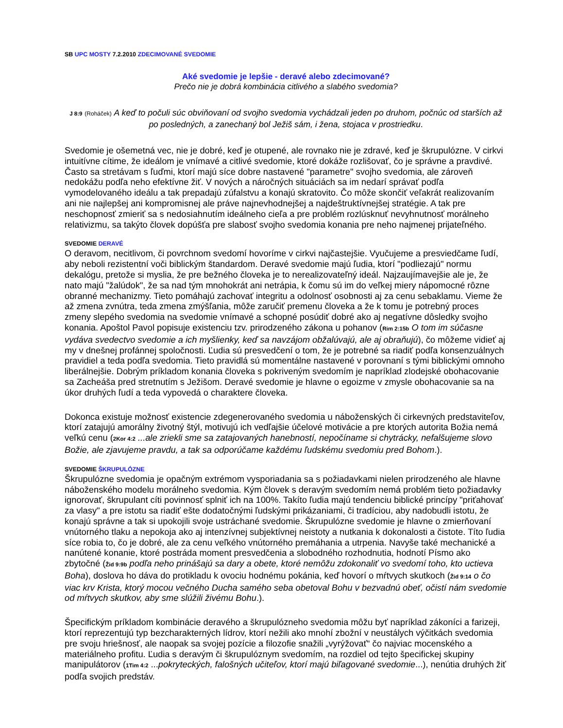SB UPC MOSTY 7.2.2010 ZDECIMOVANÉ SVEDOMIE
Aké svedomie je lepšie - deravé alebo zdecimované?
Prečo nie je dobrá kombinácia citlivého a slabého svedomia?
J 8:9 (Roháček) A keď to počuli súc obviňovaní od svojho svedomia vychádzali jeden po druhom, počnúc od starších až po posledných, a zanechaný bol Ježiš sám, i žena, stojaca v prostriedku.
Svedomie je ošemetná vec, nie je dobré, keď je otupené, ale rovnako nie je zdravé, keď je škrupulózne. V cirkvi intuitívne cítime, že ideálom je vnímavé a citlivé svedomie, ktoré dokáže rozlišovať, čo je správne a pravdivé. Často sa stretávam s ľuďmi, ktorí majú síce dobre nastavené "parametre" svojho svedomia, ale zároveň nedokážu podľa neho efektívne žiť. V nových a náročných situáciách sa im nedarí správať podľa vymodelovaného ideálu a tak prepadajú zúfalstvu a konajú skratovito. Čo môže skončiť veľakrát realizovaním ani nie najlepšej ani kompromisnej ale práve najnevhodnejšej a najdeštruktívnejšej stratégie. A tak pre neschopnosť zmieriť sa s nedosiahnutím ideálneho cieľa a pre problém rozlúsknuť nevyhnutnosť morálneho relativizmu, sa takýto človek dopúšťa pre slabosť svojho svedomia konania pre neho najmenej prijateľného.
SVEDOMIE DERAVÉ
O deravom, necitlivom, či povrchnom svedomí hovoríme v cirkvi najčastejšie. Vyučujeme a presviedčame ľudí, aby neboli rezistentní voči biblickým štandardom. Deravé svedomie majú ľudia, ktorí "podliezajú" normu dekalógu, pretože si myslia, že pre bežného človeka je to nerealizovateľný ideál. Najzaujímavejšie ale je, že nato majú "žalúdok", že sa nad tým mnohokrát ani netrápia, k čomu sú im do veľkej miery nápomocné rôzne obranné mechanizmy. Tieto pomáhajú zachovať integritu a odolnosť osobnosti aj za cenu sebaklamu. Vieme že až zmena zvnútra, teda zmena zmýšľania, môže zaručiť premenu človeka a že k tomu je potrebný proces zmeny slepého svedomia na svedomie vnímavé a schopné posúdiť dobré ako aj negatívne dôsledky svojho konania. Apoštol Pavol popisuje existenciu tzv. prirodzeného zákona u pohanov (Rim 2:15b O tom im súčasne vydáva svedectvo svedomie a ich myšlienky, keď sa navzájom obžalúvajú, ale aj obraňujú), čo môžeme vidieť aj my v dnešnej profánnej spoločnosti. Ľudia sú presvedčení o tom, že je potrebné sa riadiť podľa konsenzuálnych pravidiel a teda podľa svedomia. Tieto pravidlá sú momentálne nastavené v porovnaní s tými biblickými omnoho liberálnejšie. Dobrým príkladom konania človeka s pokriveným svedomím je napríklad zlodejské obohacovanie sa Zacheáša pred stretnutím s Ježišom. Deravé svedomie je hlavne o egoizme v zmysle obohacovanie sa na úkor druhých ľudí a teda vypovedá o charaktere človeka.
Dokonca existuje možnosť existencie zdegenerovaného svedomia u náboženských či cirkevných predstaviteľov, ktorí zatajujú amorálny životný štýl, motivujú ich vedľajšie účelové motivácie a pre ktorých autorita Božia nemá veľkú cenu (2Kor 4:2 ...ale zriekli sme sa zatajovaných hanebností, nepočíname si chytrácky, nefalšujeme slovo Božie, ale zjavujeme pravdu, a tak sa odporúčame každému ľudskému svedomiu pred Bohom.).
SVEDOMIE ŠKRUPULÓZNE
Škrupulózne svedomia je opačným extrémom vysporiadania sa s požiadavkami nielen prirodzeného ale hlavne náboženského modelu morálneho svedomia. Kým človek s deravým svedomím nemá problém tieto požiadavky ignorovať, škrupulant cíti povinnosť splniť ich na 100%. Takíto ľudia majú tendenciu biblické princípy "priťahovať za vlasy" a pre istotu sa riadiť ešte dodatočnými ľudskými prikázaniami, či tradíciou, aby nadobudli istotu, že konajú správne a tak si upokojili svoje ustráchané svedomie. Škrupulózne svedomie je hlavne o zmierňovaní vnútorného tlaku a nepokoja ako aj intenzívnej subjektívnej neistoty a nutkania k dokonalosti a čistote. Títo ľudia síce robia to, čo je dobré, ale za cenu veľkého vnútorného premáhania a utrpenia. Navyše také mechanické a nanútené konanie, ktoré postráda moment presvedčenia a slobodného rozhodnutia, hodnotí Písmo ako zbytočné (Žid 9:9b podľa neho prinášajú sa dary a obete, ktoré nemôžu zdokonaliť vo svedomí toho, kto uctieva Boha), doslova ho dáva do protikladu k ovociu hodnému pokánia, keď hovorí o mŕtvych skutkoch (Žid 9:14 o čo viac krv Krista, ktorý mocou večného Ducha samého seba obetoval Bohu v bezvadnú obeť, očistí nám svedomie od mŕtvych skutkov, aby sme slúžili živému Bohu.).
Špecifickým príkladom kombinácie deravého a škrupulózneho svedomia môžu byť napríklad zákoníci a farizeji, ktorí reprezentujú typ bezcharakterných lídrov, ktorí nežili ako mnohí zbožní v neustálych výčitkách svedomia pre svoju hriešnosť, ale naopak sa svojej pozície a filozofie snažili „vyrýžovať“ čo najviac mocenského a materiálneho profitu. Ľudia s deravým či škrupulóznym svedomím, na rozdiel od tejto špecifickej skupiny manipulátorov (1Tim 4:2 ...pokryteckých, falošných učiteľov, ktorí majú biľagované svedomie...), nenútia druhých žiť podľa svojich predstáv.